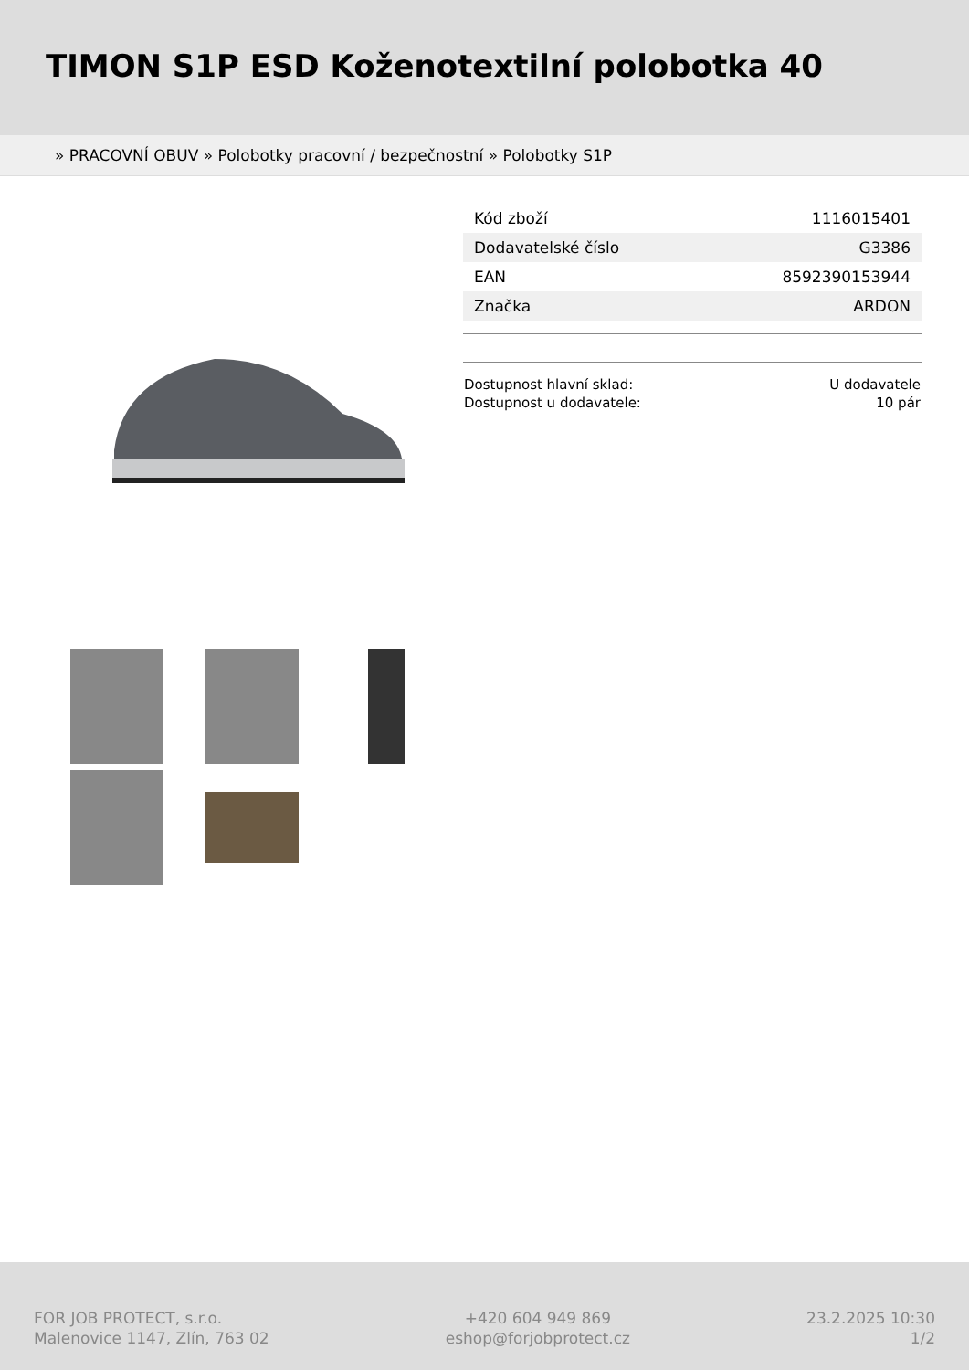TIMON S1P ESD Koženotextilní polobotka 40
» PRACOVNÍ OBUV » Polobotky pracovní / bezpečnostní » Polobotky S1P
| Kód zboží | 1116015401 |
| Dodavatelské číslo | G3386 |
| EAN | 8592390153944 |
| Značka | ARDON |
| Dostupnost hlavní sklad: | U dodavatele |
| Dostupnost u dodavatele: | 10 pár |
FOR JOB PROTECT, s.r.o.
Malenovice 1147, Zlín, 763 02
+420 604 949 869
eshop@forjobprotect.cz
23.2.2025 10:30
1/2